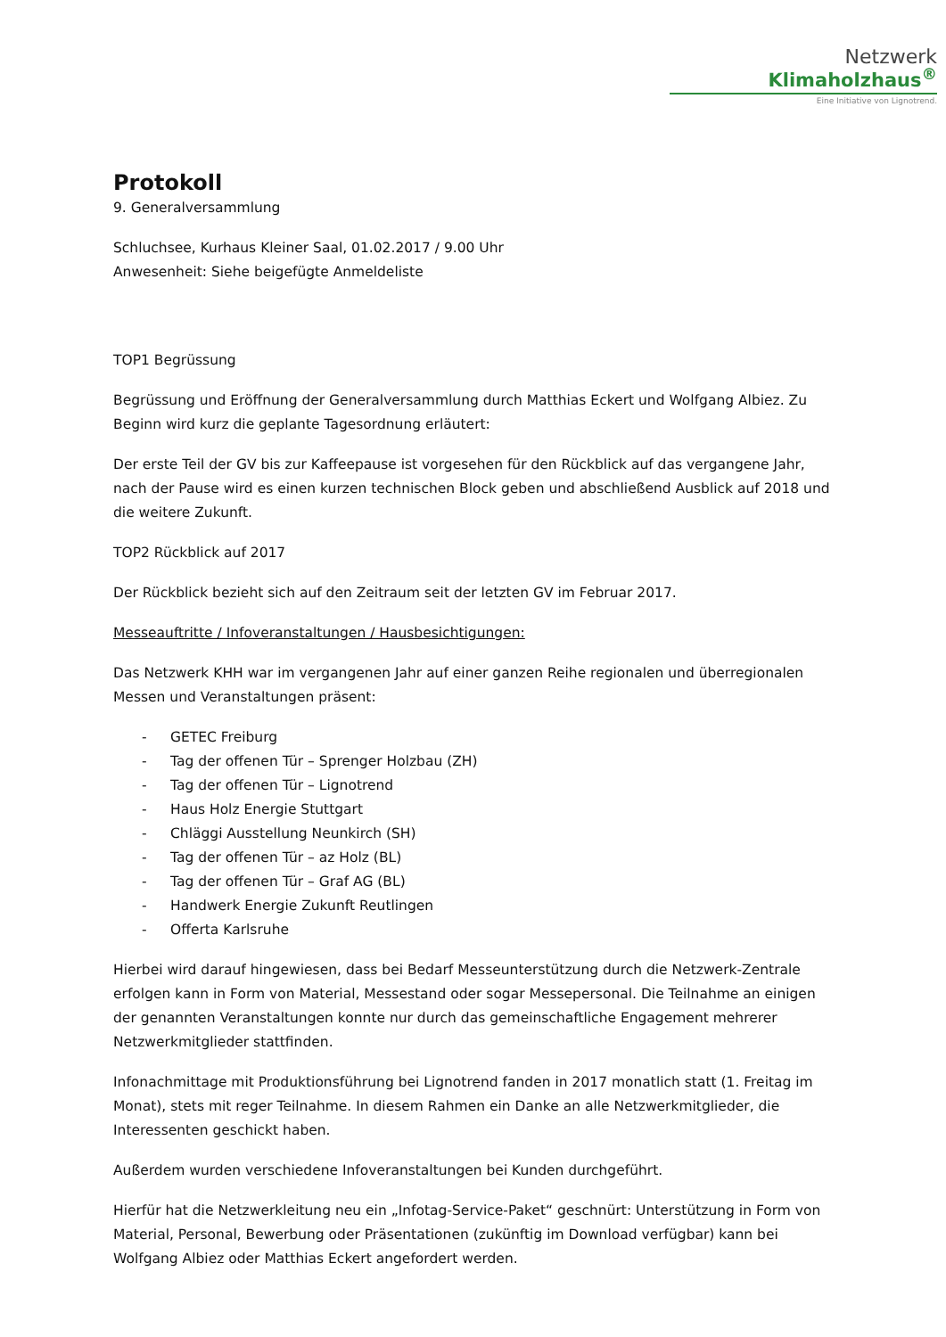Netzwerk
Klimaholzhaus<sup>®</sup>
Eine Initiative von Lignotrend.
Protokoll
9. Generalversammlung
Schluchsee, Kurhaus Kleiner Saal, 01.02.2017 / 9.00 Uhr
Anwesenheit: Siehe beigefügte Anmeldeliste
TOP1 Begrüssung
Begrüssung und Eröffnung der Generalversammlung durch Matthias Eckert und Wolfgang Albiez. Zu Beginn wird kurz die geplante Tagesordnung erläutert:
Der erste Teil der GV bis zur Kaffeepause ist vorgesehen für den Rückblick auf das vergangene Jahr, nach der Pause wird es einen kurzen technischen Block geben und abschließend Ausblick auf 2018 und die weitere Zukunft.
TOP2 Rückblick auf 2017
Der Rückblick bezieht sich auf den Zeitraum seit der letzten GV im Februar 2017.
Messeauftritte / Infoveranstaltungen / Hausbesichtigungen:
Das Netzwerk KHH war im vergangenen Jahr auf einer ganzen Reihe regionalen und überregionalen Messen und Veranstaltungen präsent:
- GETEC Freiburg
- Tag der offenen Tür – Sprenger Holzbau (ZH)
- Tag der offenen Tür – Lignotrend
- Haus Holz Energie Stuttgart
- Chläggi Ausstellung Neunkirch (SH)
- Tag der offenen Tür – az Holz (BL)
- Tag der offenen Tür – Graf AG (BL)
- Handwerk Energie Zukunft Reutlingen
- Offerta Karlsruhe
Hierbei wird darauf hingewiesen, dass bei Bedarf Messeunterstützung durch die Netzwerk-Zentrale erfolgen kann in Form von Material, Messestand oder sogar Messepersonal. Die Teilnahme an einigen der genannten Veranstaltungen konnte nur durch das gemeinschaftliche Engagement mehrerer Netzwerkmitglieder stattfinden.
Infonachmittage mit Produktionsführung bei Lignotrend fanden in 2017 monatlich statt (1. Freitag im Monat), stets mit reger Teilnahme. In diesem Rahmen ein Danke an alle Netzwerkmitglieder, die Interessenten geschickt haben.
Außerdem wurden verschiedene Infoveranstaltungen bei Kunden durchgeführt.
Hierfür hat die Netzwerkleitung neu ein „Infotag-Service-Paket“ geschnürt: Unterstützung in Form von Material, Personal, Bewerbung oder Präsentationen (zukünftig im Download verfügbar) kann bei Wolfgang Albiez oder Matthias Eckert angefordert werden.